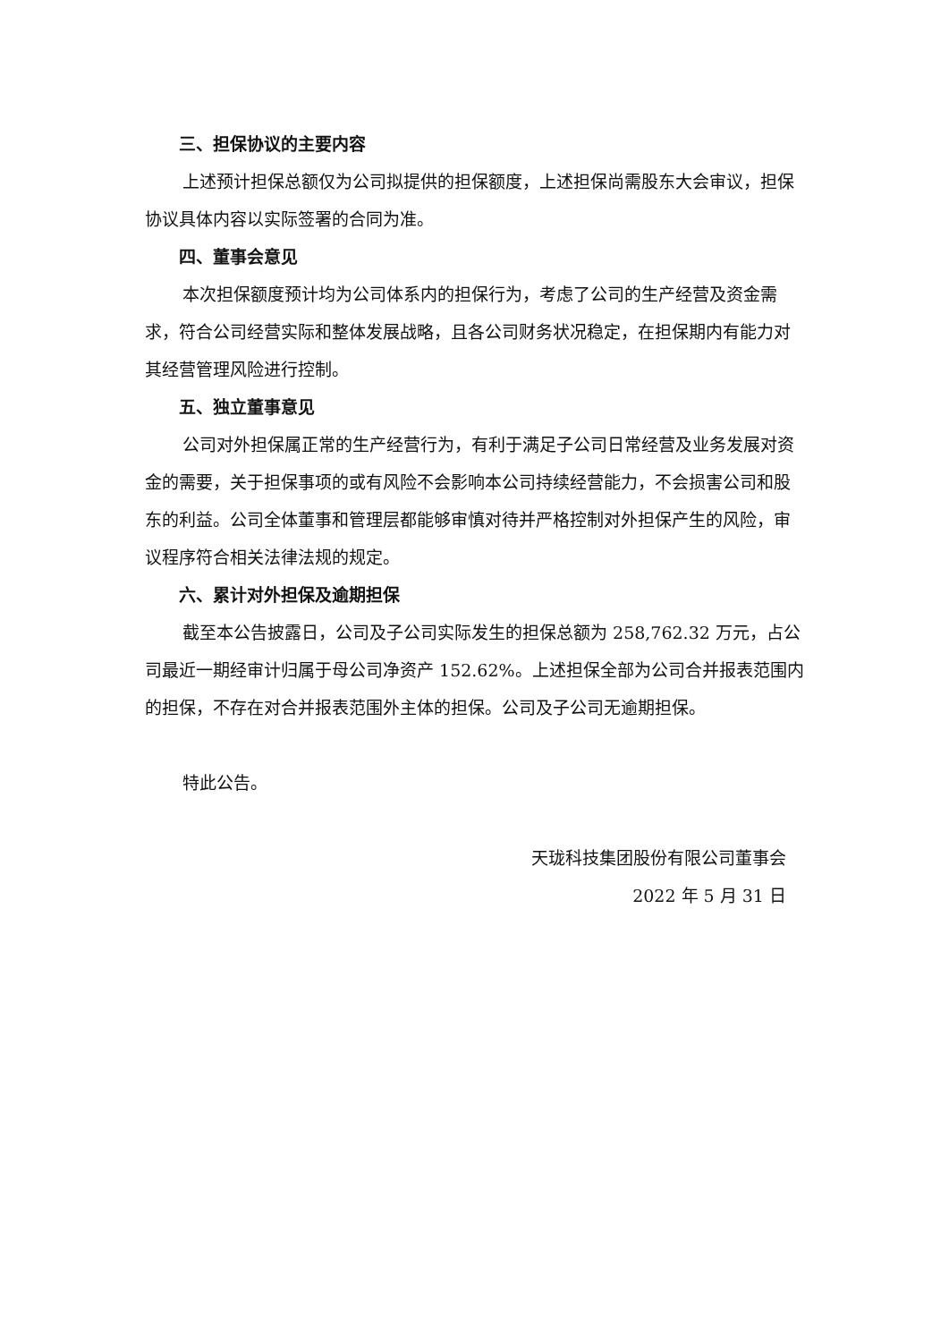三、担保协议的主要内容
上述预计担保总额仅为公司拟提供的担保额度，上述担保尚需股东大会审议，担保协议具体内容以实际签署的合同为准。
四、董事会意见
本次担保额度预计均为公司体系内的担保行为，考虑了公司的生产经营及资金需求，符合公司经营实际和整体发展战略，且各公司财务状况稳定，在担保期内有能力对其经营管理风险进行控制。
五、独立董事意见
公司对外担保属正常的生产经营行为，有利于满足子公司日常经营及业务发展对资金的需要，关于担保事项的或有风险不会影响本公司持续经营能力，不会损害公司和股东的利益。公司全体董事和管理层都能够审慎对待并严格控制对外担保产生的风险，审议程序符合相关法律法规的规定。
六、累计对外担保及逾期担保
截至本公告披露日，公司及子公司实际发生的担保总额为 258,762.32 万元，占公司最近一期经审计归属于母公司净资产 152.62%。上述担保全部为公司合并报表范围内的担保，不存在对合并报表范围外主体的担保。公司及子公司无逾期担保。
特此公告。
天珑科技集团股份有限公司董事会
2022 年 5 月 31 日